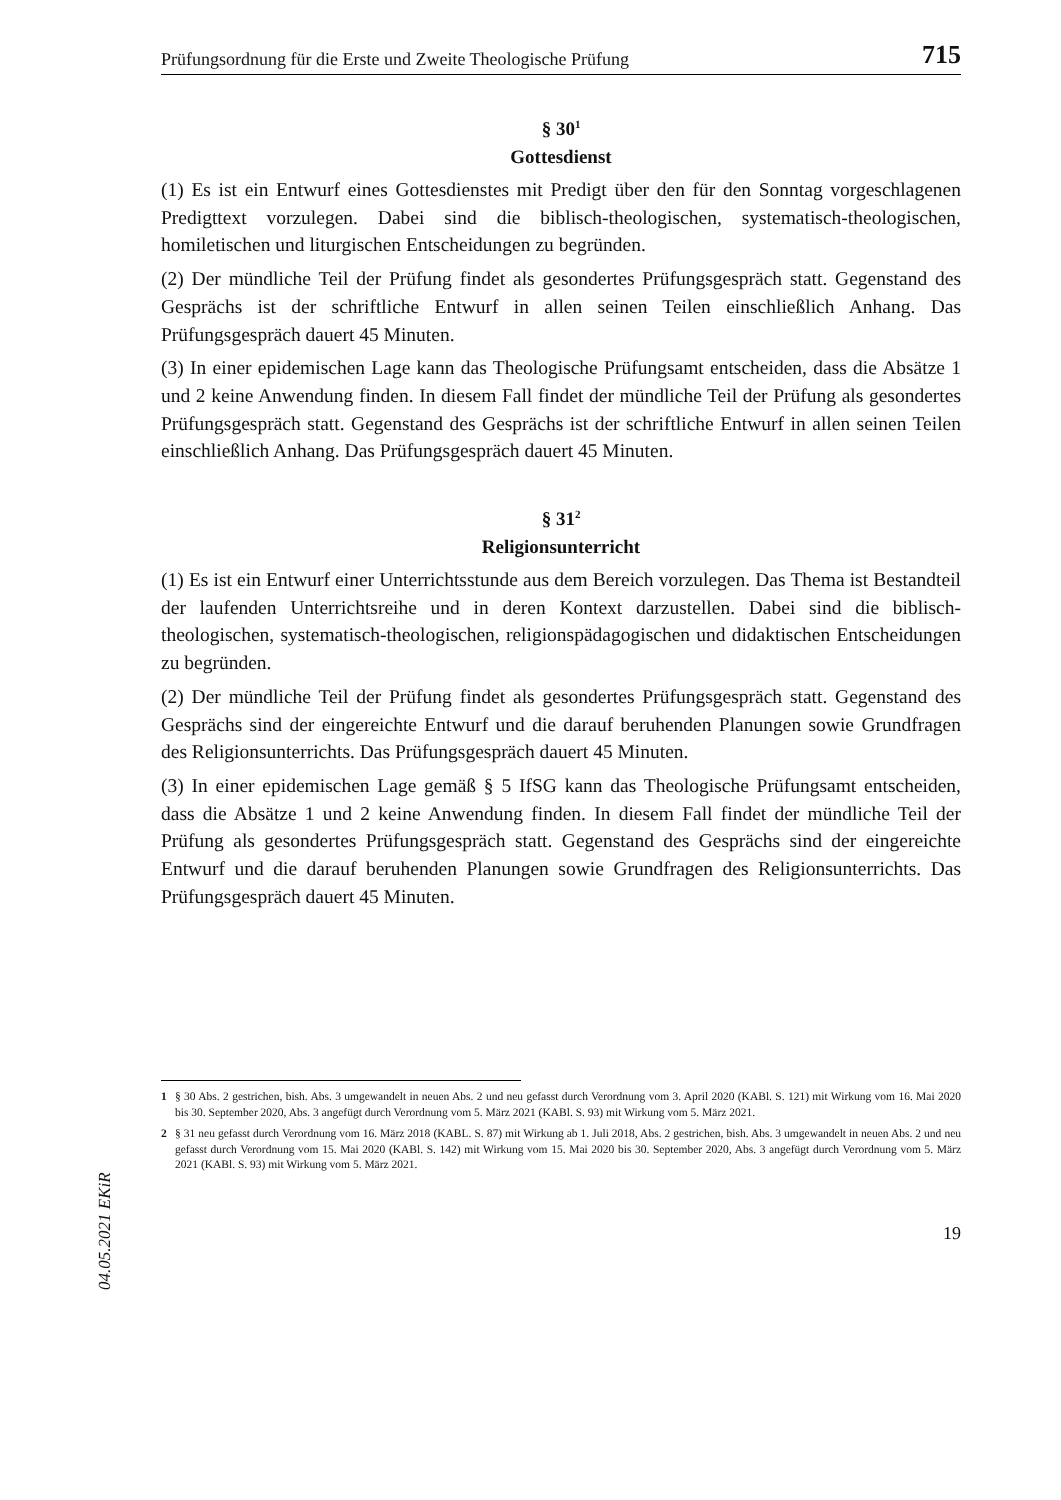Prüfungsordnung für die Erste und Zweite Theologische Prüfung 715
§ 30<sup>1</sup>
Gottesdienst
(1) Es ist ein Entwurf eines Gottesdienstes mit Predigt über den für den Sonntag vorgeschlagenen Predigttext vorzulegen. Dabei sind die biblisch-theologischen, systematisch-theologischen, homiletischen und liturgischen Entscheidungen zu begründen.
(2) Der mündliche Teil der Prüfung findet als gesondertes Prüfungsgespräch statt. Gegenstand des Gesprächs ist der schriftliche Entwurf in allen seinen Teilen einschließlich Anhang. Das Prüfungsgespräch dauert 45 Minuten.
(3) In einer epidemischen Lage kann das Theologische Prüfungsamt entscheiden, dass die Absätze 1 und 2 keine Anwendung finden. In diesem Fall findet der mündliche Teil der Prüfung als gesondertes Prüfungsgespräch statt. Gegenstand des Gesprächs ist der schriftliche Entwurf in allen seinen Teilen einschließlich Anhang. Das Prüfungsgespräch dauert 45 Minuten.
§ 31<sup>2</sup>
Religionsunterricht
(1) Es ist ein Entwurf einer Unterrichtsstunde aus dem Bereich vorzulegen. Das Thema ist Bestandteil der laufenden Unterrichtsreihe und in deren Kontext darzustellen. Dabei sind die biblisch-theologischen, systematisch-theologischen, religionspädagogischen und didaktischen Entscheidungen zu begründen.
(2) Der mündliche Teil der Prüfung findet als gesondertes Prüfungsgespräch statt. Gegenstand des Gesprächs sind der eingereichte Entwurf und die darauf beruhenden Planungen sowie Grundfragen des Religionsunterrichts. Das Prüfungsgespräch dauert 45 Minuten.
(3) In einer epidemischen Lage gemäß § 5 IfSG kann das Theologische Prüfungsamt entscheiden, dass die Absätze 1 und 2 keine Anwendung finden. In diesem Fall findet der mündliche Teil der Prüfung als gesondertes Prüfungsgespräch statt. Gegenstand des Gesprächs sind der eingereichte Entwurf und die darauf beruhenden Planungen sowie Grundfragen des Religionsunterrichts. Das Prüfungsgespräch dauert 45 Minuten.
1 § 30 Abs. 2 gestrichen, bish. Abs. 3 umgewandelt in neuen Abs. 2 und neu gefasst durch Verordnung vom 3. April 2020 (KABl. S. 121) mit Wirkung vom 16. Mai 2020 bis 30. September 2020, Abs. 3 angefügt durch Verordnung vom 5. März 2021 (KABl. S. 93) mit Wirkung vom 5. März 2021.
2 § 31 neu gefasst durch Verordnung vom 16. März 2018 (KABL. S. 87) mit Wirkung ab 1. Juli 2018, Abs. 2 gestrichen, bish. Abs. 3 umgewandelt in neuen Abs. 2 und neu gefasst durch Verordnung vom 15. Mai 2020 (KABl. S. 142) mit Wirkung vom 15. Mai 2020 bis 30. September 2020, Abs. 3 angefügt durch Verordnung vom 5. März 2021 (KABl. S. 93) mit Wirkung vom 5. März 2021.
19
04.05.2021 EKiR